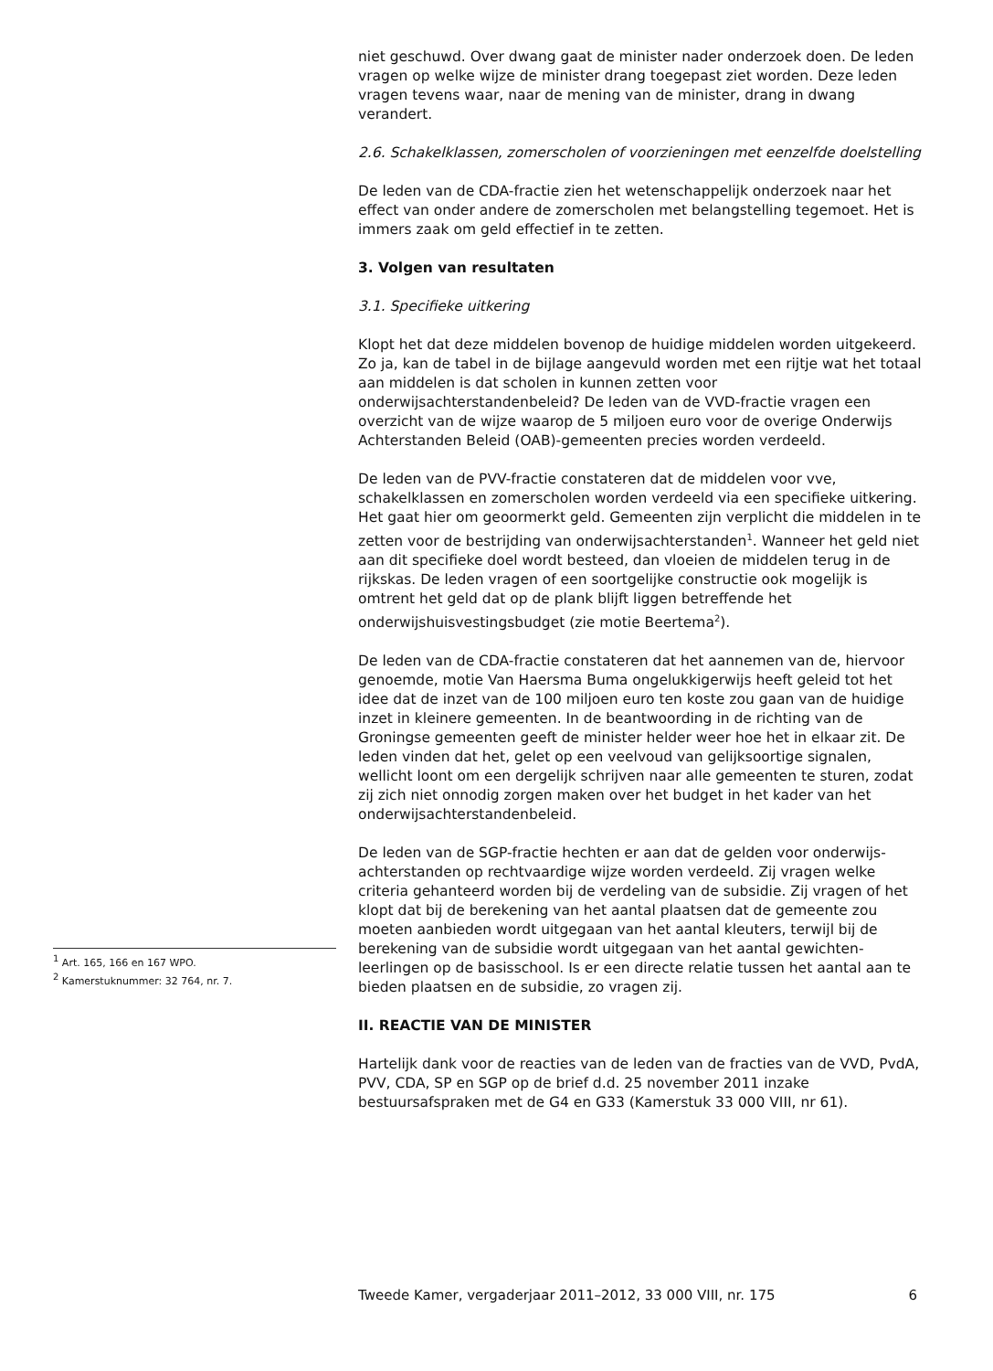niet geschuwd. Over dwang gaat de minister nader onderzoek doen. De leden vragen op welke wijze de minister drang toegepast ziet worden. Deze leden vragen tevens waar, naar de mening van de minister, drang in dwang verandert.
2.6. Schakelklassen, zomerscholen of voorzieningen met eenzelfde doelstelling
De leden van de CDA-fractie zien het wetenschappelijk onderzoek naar het effect van onder andere de zomerscholen met belangstelling tegemoet. Het is immers zaak om geld effectief in te zetten.
3. Volgen van resultaten
3.1. Specifieke uitkering
Klopt het dat deze middelen bovenop de huidige middelen worden uitgekeerd. Zo ja, kan de tabel in de bijlage aangevuld worden met een rijtje wat het totaal aan middelen is dat scholen in kunnen zetten voor onderwijsachterstandenbeleid? De leden van de VVD-fractie vragen een overzicht van de wijze waarop de 5 miljoen euro voor de overige Onderwijs Achterstanden Beleid (OAB)-gemeenten precies worden verdeeld.
De leden van de PVV-fractie constateren dat de middelen voor vve, schakelklassen en zomerscholen worden verdeeld via een specifieke uitkering. Het gaat hier om geoormerkt geld. Gemeenten zijn verplicht die middelen in te zetten voor de bestrijding van onderwijsachterstanden<sup>1</sup>. Wanneer het geld niet aan dit specifieke doel wordt besteed, dan vloeien de middelen terug in de rijkskas. De leden vragen of een soortgelijke constructie ook mogelijk is omtrent het geld dat op de plank blijft liggen betreffende het onderwijshuisvestingsbudget (zie motie Beertema<sup>2</sup>).
De leden van de CDA-fractie constateren dat het aannemen van de, hiervoor genoemde, motie Van Haersma Buma ongelukkigerwijs heeft geleid tot het idee dat de inzet van de 100 miljoen euro ten koste zou gaan van de huidige inzet in kleinere gemeenten. In de beantwoording in de richting van de Groningse gemeenten geeft de minister helder weer hoe het in elkaar zit. De leden vinden dat het, gelet op een veelvoud van gelijksoortige signalen, wellicht loont om een dergelijk schrijven naar alle gemeenten te sturen, zodat zij zich niet onnodig zorgen maken over het budget in het kader van het onderwijsachterstandenbeleid.
De leden van de SGP-fractie hechten er aan dat de gelden voor onderwijs-achterstanden op rechtvaardige wijze worden verdeeld. Zij vragen welke criteria gehanteerd worden bij de verdeling van de subsidie. Zij vragen of het klopt dat bij de berekening van het aantal plaatsen dat de gemeente zou moeten aanbieden wordt uitgegaan van het aantal kleuters, terwijl bij de berekening van de subsidie wordt uitgegaan van het aantal gewichten-leerlingen op de basisschool. Is er een directe relatie tussen het aantal aan te bieden plaatsen en de subsidie, zo vragen zij.
II. REACTIE VAN DE MINISTER
Hartelijk dank voor de reacties van de leden van de fracties van de VVD, PvdA, PVV, CDA, SP en SGP op de brief d.d. 25 november 2011 inzake bestuursafspraken met de G4 en G33 (Kamerstuk 33 000 VIII, nr 61).
<sup>1</sup> Art. 165, 166 en 167 WPO.
<sup>2</sup> Kamerstuknummer: 32 764, nr. 7.
Tweede Kamer, vergaderjaar 2011–2012, 33 000 VIII, nr. 175 6